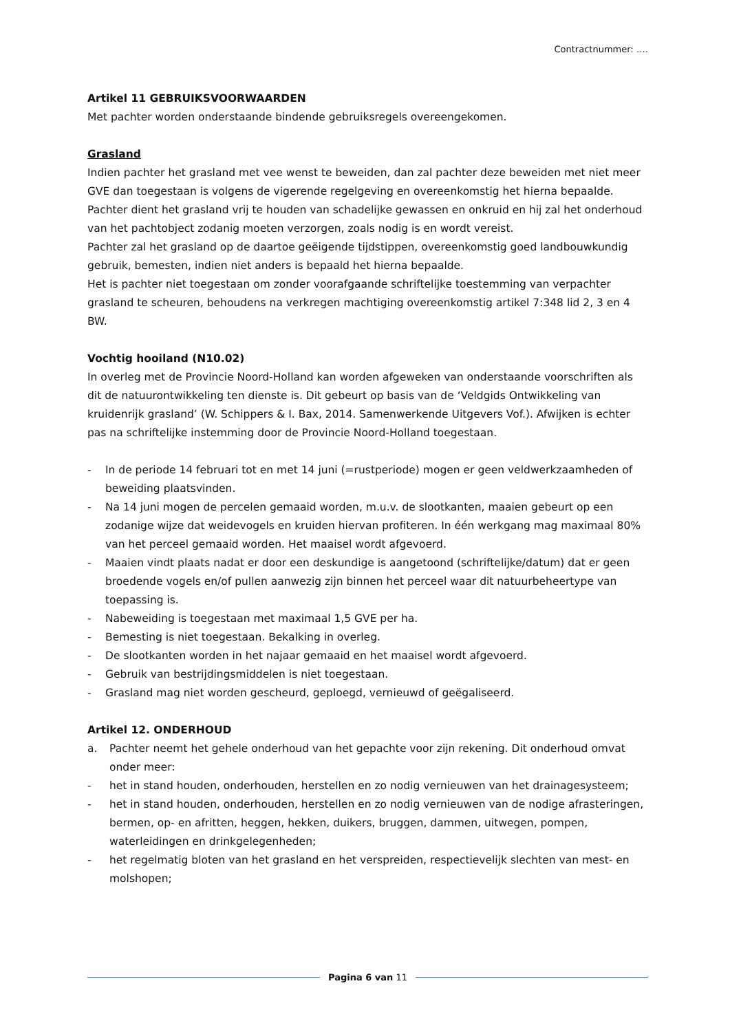Contractnummer: ….
Artikel 11 GEBRUIKSVOORWAARDEN
Met pachter worden onderstaande bindende gebruiksregels overeengekomen.
Grasland
Indien pachter het grasland met vee wenst te beweiden, dan zal pachter deze beweiden met niet meer GVE dan toegestaan is volgens de vigerende regelgeving en overeenkomstig het hierna bepaalde.
Pachter dient het grasland vrij te houden van schadelijke gewassen en onkruid en hij zal het onderhoud van het pachtobject zodanig moeten verzorgen, zoals nodig is en wordt vereist.
Pachter zal het grasland op de daartoe geëigende tijdstippen, overeenkomstig goed landbouwkundig gebruik, bemesten, indien niet anders is bepaald het hierna bepaalde.
Het is pachter niet toegestaan om zonder voorafgaande schriftelijke toestemming van verpachter grasland te scheuren, behoudens na verkregen machtiging overeenkomstig artikel 7:348 lid 2, 3 en 4 BW.
Vochtig hooiland (N10.02)
In overleg met de Provincie Noord-Holland kan worden afgeweken van onderstaande voorschriften als dit de natuurontwikkeling ten dienste is. Dit gebeurt op basis van de ‘Veldgids Ontwikkeling van kruidenrijk grasland’ (W. Schippers & I. Bax, 2014. Samenwerkende Uitgevers Vof.). Afwijken is echter pas na schriftelijke instemming door de Provincie Noord-Holland toegestaan.
- In de periode 14 februari tot en met 14 juni (=rustperiode) mogen er geen veldwerkzaamheden of beweiding plaatsvinden.
- Na 14 juni mogen de percelen gemaaid worden, m.u.v. de slootkanten, maaien gebeurt op een zodanige wijze dat weidevogels en kruiden hiervan profiteren. In één werkgang mag maximaal 80% van het perceel gemaaid worden. Het maaisel wordt afgevoerd.
- Maaien vindt plaats nadat er door een deskundige is aangetoond (schriftelijke/datum) dat er geen broedende vogels en/of pullen aanwezig zijn binnen het perceel waar dit natuurbeheertype van toepassing is.
- Nabeweiding is toegestaan met maximaal 1,5 GVE per ha.
- Bemesting is niet toegestaan. Bekalking in overleg.
- De slootkanten worden in het najaar gemaaid en het maaisel wordt afgevoerd.
- Gebruik van bestrijdingsmiddelen is niet toegestaan.
- Grasland mag niet worden gescheurd, geploegd, vernieuwd of geëgaliseerd.
Artikel 12. ONDERHOUD
a. Pachter neemt het gehele onderhoud van het gepachte voor zijn rekening. Dit onderhoud omvat onder meer:
- het in stand houden, onderhouden, herstellen en zo nodig vernieuwen van het drainagesysteem;
- het in stand houden, onderhouden, herstellen en zo nodig vernieuwen van de nodige afrasteringen, bermen, op- en afritten, heggen, hekken, duikers, bruggen, dammen, uitwegen, pompen, waterleidingen en drinkgelegenheden;
- het regelmatig bloten van het grasland en het verspreiden, respectievelijk slechten van mest- en molshopen;
Pagina 6 van 11